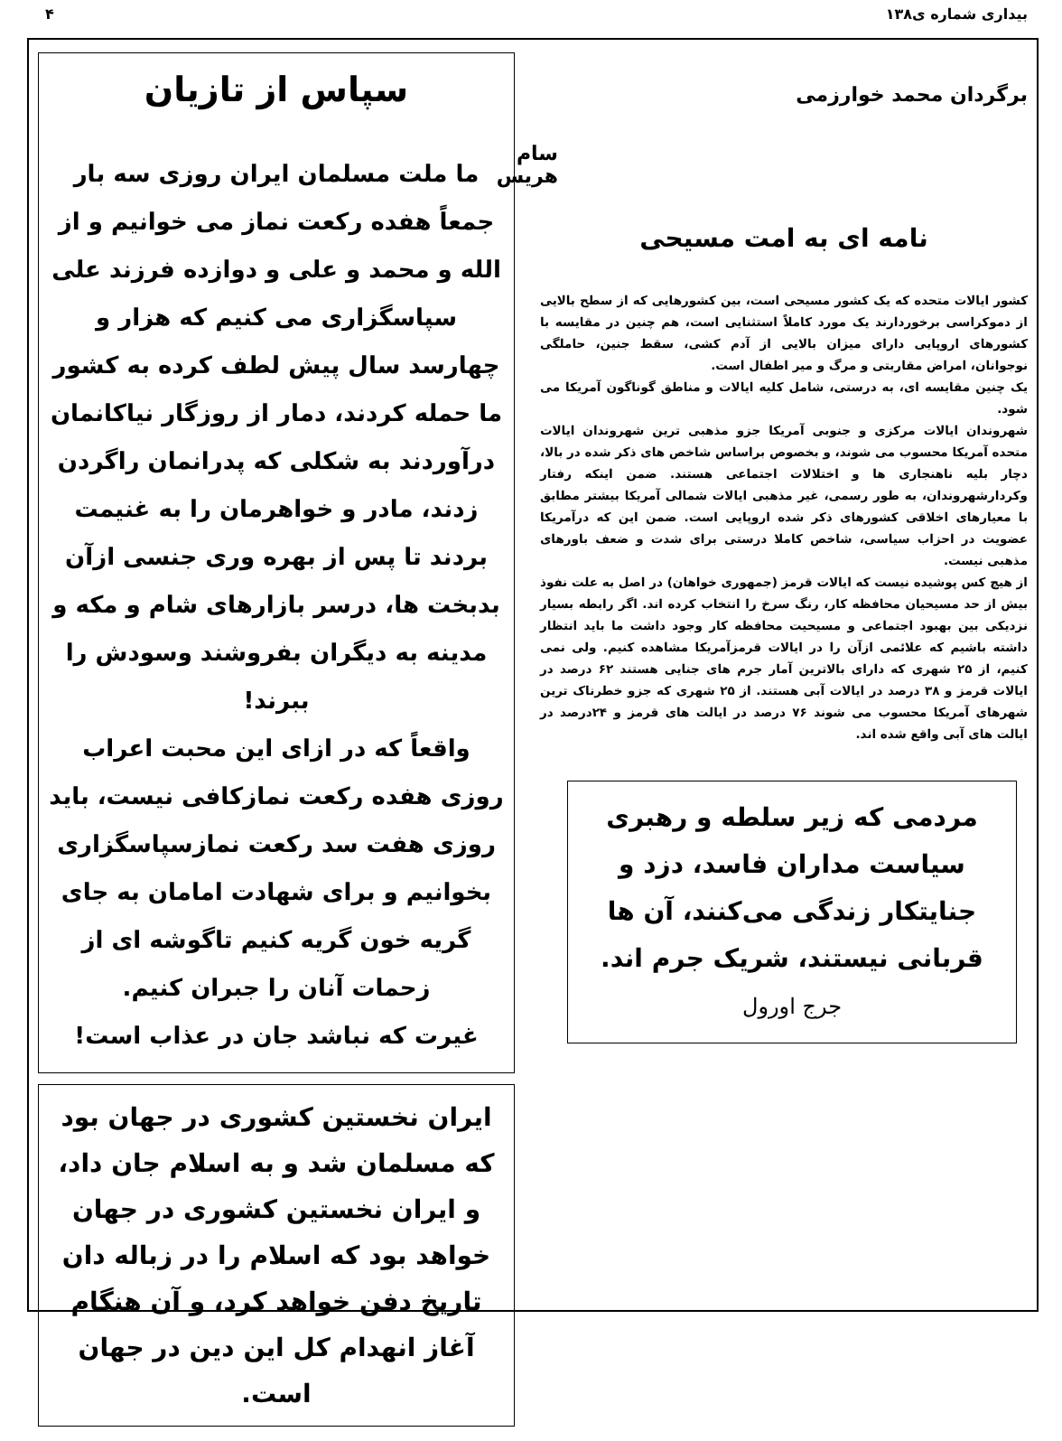بیداری شماره ی۱۳۸ ۴
برگردان محمد خوارزمی
سام هریس
نامه ای به امت مسیحی
کشور ایالات متحده که یک کشور مسیحی است، بین کشورهایی که از سطح بالایی از دموکراسی برخوردارند یک مورد کاملاً استثنایی است، هم چنین در مقایسه با کشورهای اروپایی دارای میزان بالایی از آدم کشی، سقط جنین، حاملگی نوجوانان، امراض مقاربتی و مرگ و میر اطفال است.
یک چنین مقایسه ای، به درستی، شامل کلیه ایالات و مناطق گوناگون آمریکا می شود.
شهروندان ایالات مرکزی و جنوبی آمریکا جزو مذهبی ترین شهروندان ایالات متحده آمریکا محسوب می شوند، و بخصوص براساس شاخص های ذکر شده در بالا، دچار بلیه ناهنجاری ها و اختلالات اجتماعی هستند. ضمن اینکه رفتار وکردارشهروندان، به طور رسمی، غیر مذهبی ایالات شمالی آمریکا بیشتر مطابق با معیارهای اخلاقی کشورهای ذکر شده اروپایی است. ضمن این که درآمریکا عضویت در احزاب سیاسی، شاخص کاملا درستی برای شدت و ضعف باورهای مذهبی نیست.
از هیچ کس پوشیده نیست که ایالات قرمز (جمهوری خواهان) در اصل به علت نفوذ بیش از حد مسیحیان محافظه کار، رنگ سرخ را انتخاب کرده اند. اگر رابطه بسیار نزدیکی بین بهبود اجتماعی و مسیحیت محافظه کار وجود داشت ما باید انتظار داشته باشیم که علائمی ازآن را در ایالات قرمزآمریکا مشاهده کنیم. ولی نمی کنیم، از ۲۵ شهری که دارای بالاترین آمار جرم های جنایی هستند ۶۲ درصد در ایالات قرمز و ۳۸ درصد در ایالات آبی هستند. از ۲۵ شهری که جزو خطرناک ترین شهرهای آمریکا محسوب می شوند ۷۶ درصد در ایالت های قرمز و ۲۴درصد در ایالت های آبی واقع شده اند.
مردمی که زیر سلطه و رهبری سیاست مداران فاسد، دزد و جنایتکار زندگی می‌کنند، آن ها قربانی نیستند، شریک جرم اند.
جرج اورول
سپاس از تازیان
ما ملت مسلمان ایران روزی سه بار جمعاً هفده رکعت نماز می خوانیم و از الله و محمد و علی و دوازده فرزند علی سپاسگزاری می کنیم که هزار و چهارسد سال پیش لطف کرده به کشور ما حمله کردند، دمار از روزگار نیاکانمان درآوردند به شکلی که پدرانمان راگردن زدند، مادر و خواهرمان را به غنیمت بردند تا پس از بهره وری جنسی ازآن بدبخت ها، درسر بازارهای شام و مکه و مدینه به دیگران بفروشند وسودش را ببرند!
واقعاً که در ازای این محبت اعراب روزی هفده رکعت نمازکافی نیست، باید روزی هفت سد رکعت نمازسپاسگزاری بخوانیم و برای شهادت امامان به جای گریه خون گریه کنیم تاگوشه ای از زحمات آنان را جبران کنیم.
غیرت که نباشد جان در عذاب است!
ایران نخستین کشوری در جهان بود که مسلمان شد و به اسلام جان داد، و ایران نخستین کشوری در جهان خواهد بود که اسلام را در زباله دان تاریخ دفن خواهد کرد، و آن هنگام آغاز انهدام کل این دین در جهان است.